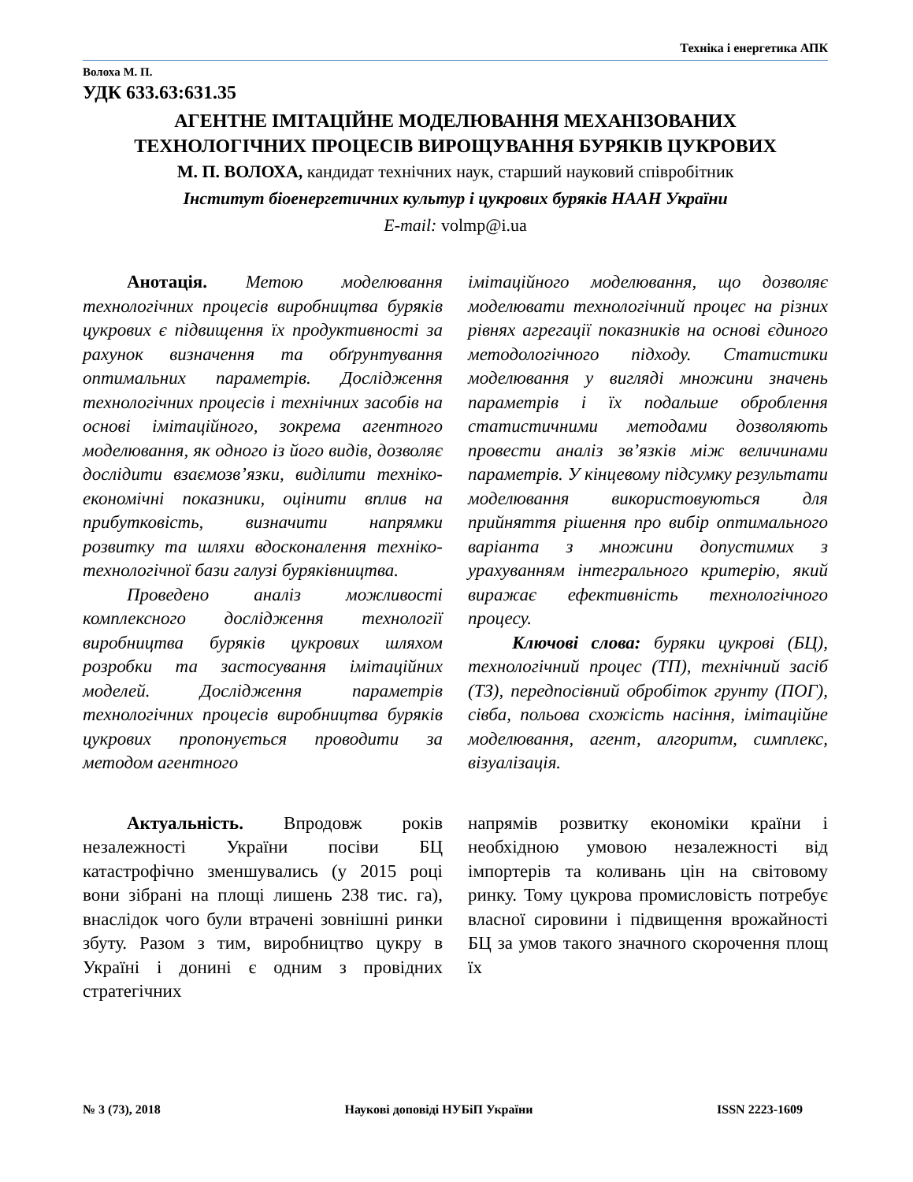Техніка і енергетика АПК
Волоха М. П.
УДК 633.63:631.35
АГЕНТНЕ ІМІТАЦІЙНЕ МОДЕЛЮВАННЯ МЕХАНІЗОВАНИХ
ТЕХНОЛОГІЧНИХ ПРОЦЕСІВ ВИРОЩУВАННЯ БУРЯКІВ ЦУКРОВИХ
М. П. ВОЛОХА, кандидат технічних наук, старший науковий співробітник
Інститут біоенергетичних культур і цукрових буряків НААН України
E-mail: volmp@i.ua
Анотація. Метою моделювання технологічних процесів виробництва буряків цукрових є підвищення їх продуктивності за рахунок визначення та обґрунтування оптимальних параметрів. Дослідження технологічних процесів і технічних засобів на основі імітаційного, зокрема агентного моделювання, як одного із його видів, дозволяє дослідити взаємозв’язки, виділити техніко-економічні показники, оцінити вплив на прибутковість, визначити напрямки розвитку та шляхи вдосконалення техніко-технологічної бази галузі буряківництва.
Проведено аналіз можливості комплексного дослідження технології виробництва буряків цукрових шляхом розробки та застосування імітаційних моделей. Дослідження параметрів технологічних процесів виробництва буряків цукрових пропонується проводити за методом агентного
імітаційного моделювання, що дозволяє моделювати технологічний процес на різних рівнях агрегації показників на основі єдиного методологічного підходу. Статистики моделювання у вигляді множини значень параметрів і їх подальше оброблення статистичними методами дозволяють провести аналіз зв’язків між величинами параметрів. У кінцевому підсумку результати моделювання використовуються для прийняття рішення про вибір оптимального варіанта з множини допустимих з урахуванням інтегрального критерію, який виражає ефективність технологічного процесу.
Ключові слова: буряки цукрові (БЦ), технологічний процес (ТП), технічний засіб (ТЗ), передпосівний обробіток грунту (ПОГ), сівба, польова схожість насіння, імітаційне моделювання, агент, алгоритм, симплекс, візуалізація.
Актуальність. Впродовж років незалежності України посіви БЦ катастрофічно зменшувались (у 2015 році вони зібрані на площі лишень 238 тис. га), внаслідок чого були втрачені зовнішні ринки збуту. Разом з тим, виробництво цукру в Україні і донині є одним з провідних стратегічних
напрямів розвитку економіки країни і необхідною умовою незалежності від імпортерів та коливань цін на світовому ринку. Тому цукрова промисловість потребує власної сировини і підвищення врожайності БЦ за умов такого значного скорочення площ їх
№ 3 (73), 2018 Наукові доповіді НУБіП України ISSN 2223-1609